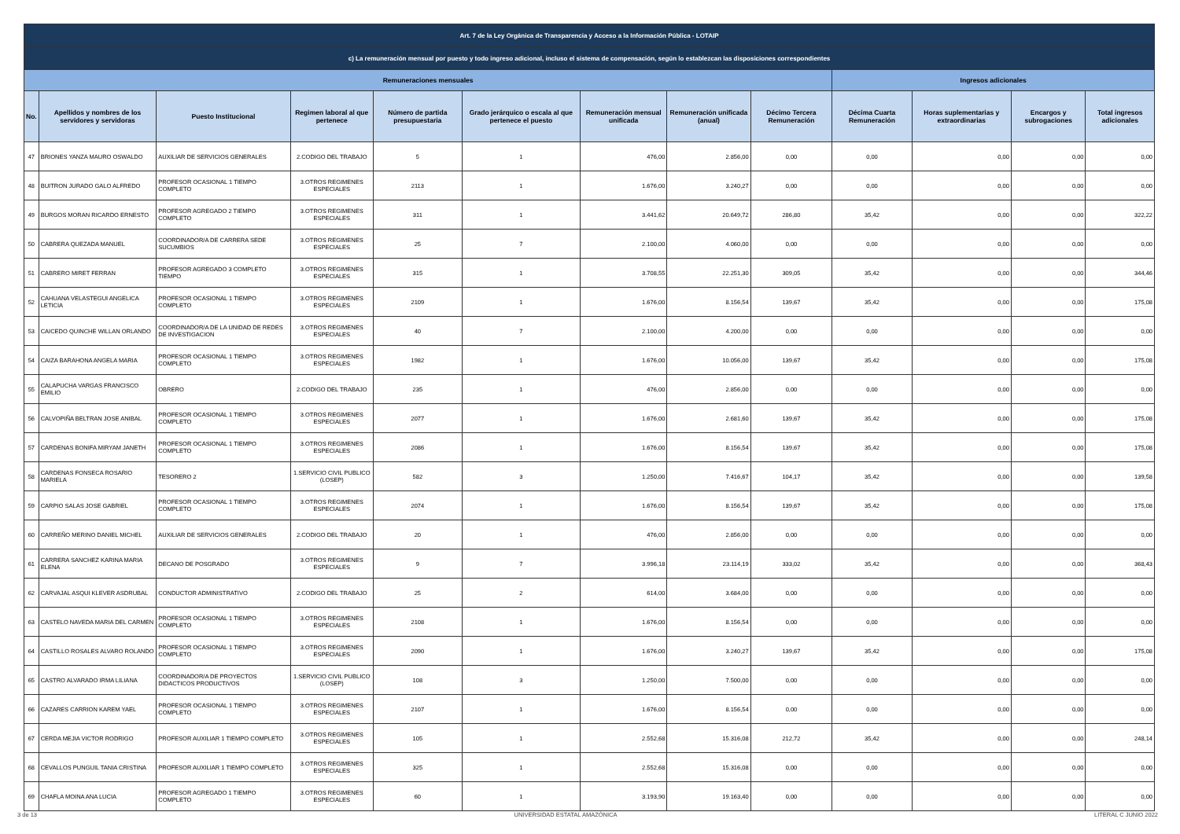| Art. 7 de la Ley Orgánica de Transparencia y Acceso a la Información Pública - LOTAIP | | | | | | | | | | | | |
| --- | --- | --- | --- | --- | --- | --- | --- | --- | --- | --- | --- | --- |
| c) La remuneración mensual por puesto y todo ingreso adicional, incluso el sistema de compensación, según lo establezcan las disposiciones correspondientes | | | | | | | | | | | | |
| Remuneraciones mensuales | | | | | | | | | Ingresos adicionales | | | |
| No. | Apellidos y nombres de los servidores y servidoras | Puesto Institucional | Regimen laboral al que pertenece | Número de partida presupuestaria | Grado jerárquico o escala al que pertenece el puesto | Remuneración mensual unificada | Remuneración unificada (anual) | Décimo Tercera Remuneración | Décima Cuarta Remuneración | Horas suplementarias y extraordinarias | Encargos y subrogaciones | Total ingresos adicionales |
| 47 | BRIONES YANZA MAURO OSWALDO | AUXILIAR DE SERVICIOS GENERALES | 2.CODIGO DEL TRABAJO | 5 | 1 | 476,00 | 2.856,00 | 0,00 | 0,00 | 0,00 | 0,00 | 0,00 |
| 48 | BUITRON JURADO GALO ALFREDO | PROFESOR OCASIONAL 1 TIEMPO COMPLETO | 3.OTROS REGIMENES ESPECIALES | 2113 | 1 | 1.676,00 | 3.240,27 | 0,00 | 0,00 | 0,00 | 0,00 | 0,00 |
| 49 | BURGOS MORAN RICARDO ERNESTO | PROFESOR AGREGADO 2 TIEMPO COMPLETO | 3.OTROS REGIMENES ESPECIALES | 311 | 1 | 3.441,62 | 20.649,72 | 286,80 | 35,42 | 0,00 | 0,00 | 322,22 |
| 50 | CABRERA QUEZADA MANUEL | COORDINADOR/A DE CARRERA SEDE SUCUMBIOS | 3.OTROS REGIMENES ESPECIALES | 25 | 7 | 2.100,00 | 4.060,00 | 0,00 | 0,00 | 0,00 | 0,00 | 0,00 |
| 51 | CABRERO MIRET FERRAN | PROFESOR AGREGADO 3 COMPLETO TIEMPO | 3.OTROS REGIMENES ESPECIALES | 315 | 1 | 3.708,55 | 22.251,30 | 309,05 | 35,42 | 0,00 | 0,00 | 344,46 |
| 52 | CAHUANA VELASTEGUI ANGELICA LETICIA | PROFESOR OCASIONAL 1 TIEMPO COMPLETO | 3.OTROS REGIMENES ESPECIALES | 2109 | 1 | 1.676,00 | 8.156,54 | 139,67 | 35,42 | 0,00 | 0,00 | 175,08 |
| 53 | CAICEDO QUINCHE WILLAN ORLANDO | COORDINADOR/A DE LA UNIDAD DE REDES DE INVESTIGACION | 3.OTROS REGIMENES ESPECIALES | 40 | 7 | 2.100,00 | 4.200,00 | 0,00 | 0,00 | 0,00 | 0,00 | 0,00 |
| 54 | CAIZA BARAHONA ANGELA MARIA | PROFESOR OCASIONAL 1 TIEMPO COMPLETO | 3.OTROS REGIMENES ESPECIALES | 1982 | 1 | 1.676,00 | 10.056,00 | 139,67 | 35,42 | 0,00 | 0,00 | 175,08 |
| 55 | CALAPUCHA VARGAS FRANCISCO EMILIO | OBRERO | 2.CODIGO DEL TRABAJO | 235 | 1 | 476,00 | 2.856,00 | 0,00 | 0,00 | 0,00 | 0,00 | 0,00 |
| 56 | CALVOPIÑA BELTRAN JOSE ANIBAL | PROFESOR OCASIONAL 1 TIEMPO COMPLETO | 3.OTROS REGIMENES ESPECIALES | 2077 | 1 | 1.676,00 | 2.681,60 | 139,67 | 35,42 | 0,00 | 0,00 | 175,08 |
| 57 | CARDENAS BONIFA MIRYAM JANETH | PROFESOR OCASIONAL 1 TIEMPO COMPLETO | 3.OTROS REGIMENES ESPECIALES | 2086 | 1 | 1.676,00 | 8.156,54 | 139,67 | 35,42 | 0,00 | 0,00 | 175,08 |
| 58 | CARDENAS FONSECA ROSARIO MARIELA | TESORERO 2 | 1.SERVICIO CIVIL PUBLICO (LOSEP) | 582 | 3 | 1.250,00 | 7.416,67 | 104,17 | 35,42 | 0,00 | 0,00 | 139,58 |
| 59 | CARPIO SALAS JOSE GABRIEL | PROFESOR OCASIONAL 1 TIEMPO COMPLETO | 3.OTROS REGIMENES ESPECIALES | 2074 | 1 | 1.676,00 | 8.156,54 | 139,67 | 35,42 | 0,00 | 0,00 | 175,08 |
| 60 | CARREÑO MERINO DANIEL MICHEL | AUXILIAR DE SERVICIOS GENERALES | 2.CODIGO DEL TRABAJO | 20 | 1 | 476,00 | 2.856,00 | 0,00 | 0,00 | 0,00 | 0,00 | 0,00 |
| 61 | CARRERA SANCHEZ KARINA MARIA ELENA | DECANO DE POSGRADO | 3.OTROS REGIMENES ESPECIALES | 9 | 7 | 3.996,18 | 23.114,19 | 333,02 | 35,42 | 0,00 | 0,00 | 368,43 |
| 62 | CARVAJAL ASQUI KLEVER ASDRUBAL | CONDUCTOR ADMINISTRATIVO | 2.CODIGO DEL TRABAJO | 25 | 2 | 614,00 | 3.684,00 | 0,00 | 0,00 | 0,00 | 0,00 | 0,00 |
| 63 | CASTELO NAVEDA MARIA DEL CARMEN | PROFESOR OCASIONAL 1 TIEMPO COMPLETO | 3.OTROS REGIMENES ESPECIALES | 2108 | 1 | 1.676,00 | 8.156,54 | 0,00 | 0,00 | 0,00 | 0,00 | 0,00 |
| 64 | CASTILLO ROSALES ALVARO ROLANDO | PROFESOR OCASIONAL 1 TIEMPO COMPLETO | 3.OTROS REGIMENES ESPECIALES | 2090 | 1 | 1.676,00 | 3.240,27 | 139,67 | 35,42 | 0,00 | 0,00 | 175,08 |
| 65 | CASTRO ALVARADO IRMA LILIANA | COORDINADOR/A DE PROYECTOS DIDACTICOS PRODUCTIVOS | 1.SERVICIO CIVIL PUBLICO (LOSEP) | 108 | 3 | 1.250,00 | 7.500,00 | 0,00 | 0,00 | 0,00 | 0,00 | 0,00 |
| 66 | CAZARES CARRION KAREM YAEL | PROFESOR OCASIONAL 1 TIEMPO COMPLETO | 3.OTROS REGIMENES ESPECIALES | 2107 | 1 | 1.676,00 | 8.156,54 | 0,00 | 0,00 | 0,00 | 0,00 | 0,00 |
| 67 | CERDA MEJIA VICTOR RODRIGO | PROFESOR AUXILIAR 1 TIEMPO COMPLETO | 3.OTROS REGIMENES ESPECIALES | 105 | 1 | 2.552,68 | 15.316,08 | 212,72 | 35,42 | 0,00 | 0,00 | 248,14 |
| 68 | CEVALLOS PUNGUIL TANIA CRISTINA | PROFESOR AUXILIAR 1 TIEMPO COMPLETO | 3.OTROS REGIMENES ESPECIALES | 325 | 1 | 2.552,68 | 15.316,08 | 0,00 | 0,00 | 0,00 | 0,00 | 0,00 |
| 69 | CHAFLA MOINA ANA LUCIA | PROFESOR AGREGADO 1 TIEMPO COMPLETO | 3.OTROS REGIMENES ESPECIALES | 60 | 1 | 3.193,90 | 19.163,40 | 0,00 | 0,00 | 0,00 | 0,00 | 0,00 |
3 de 13 UNIVERSIDAD ESTATAL AMAZÓNICA LITERAL C JUNIO 2022